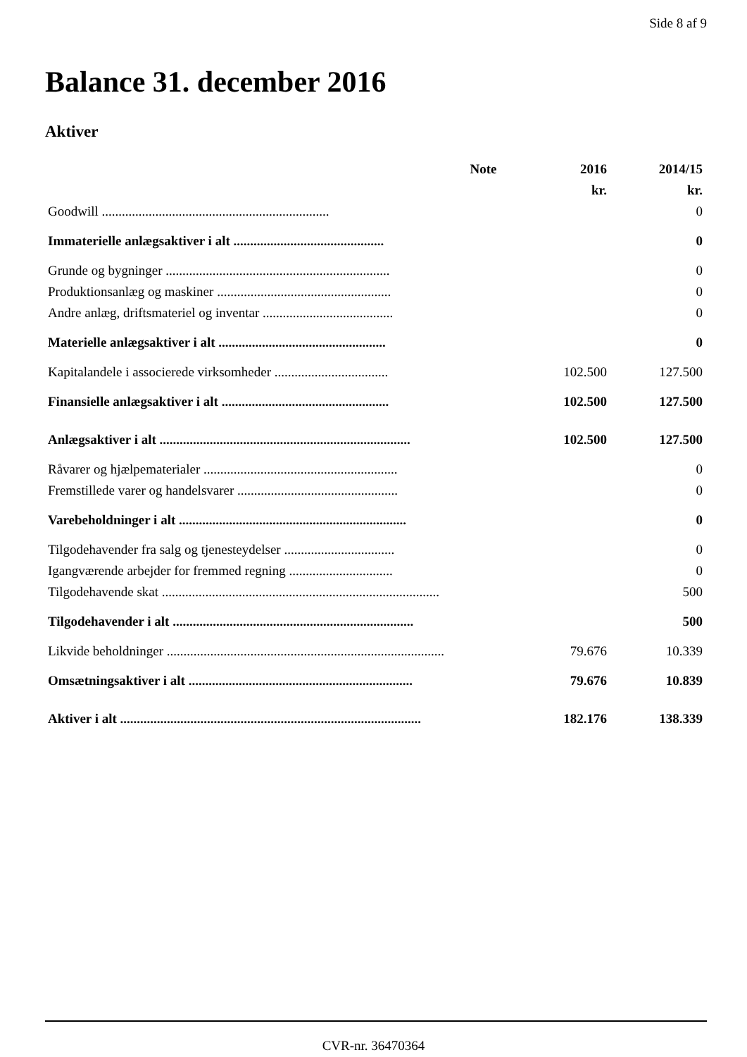Side 8 af 9
Balance 31. december 2016
Aktiver
| | Note | 2016 | 2014/15 |
| --- | --- | --- | --- |
| | | kr. | kr. |
| Goodwill .................................................................... | | | 0 |
| Immaterielle anlægsaktiver i alt ............................................. | | | 0 |
| Grunde og bygninger ................................................................... | | | 0 |
| Produktionsanlæg og maskiner .................................................... | | | 0 |
| Andre anlæg, driftsmateriel og inventar ....................................... | | | 0 |
| Materielle anlægsaktiver i alt .................................................. | | | 0 |
| Kapitalandele i associerede virksomheder .................................. | | 102.500 | 127.500 |
| Finansielle anlægsaktiver i alt .................................................. | | 102.500 | 127.500 |
| Anlægsaktiver i alt ........................................................................... | | 102.500 | 127.500 |
| Råvarer og hjælpematerialer .......................................................... | | | 0 |
| Fremstillede varer og handelsvarer ................................................ | | | 0 |
| Varebeholdninger i alt .................................................................... | | | 0 |
| Tilgodehavender fra salg og tjenesteydelser ................................. | | | 0 |
| Igangværende arbejder for fremmed regning ............................... | | | 0 |
| Tilgodehavende skat ................................................................................... | | | 500 |
| Tilgodehavender i alt ........................................................................ | | | 500 |
| Likvide beholdninger ................................................................................... | | 79.676 | 10.339 |
| Omsætningsaktiver i alt ................................................................... | | 79.676 | 10.839 |
| Aktiver i alt .......................................................................................... | | 182.176 | 138.339 |
CVR-nr. 36470364